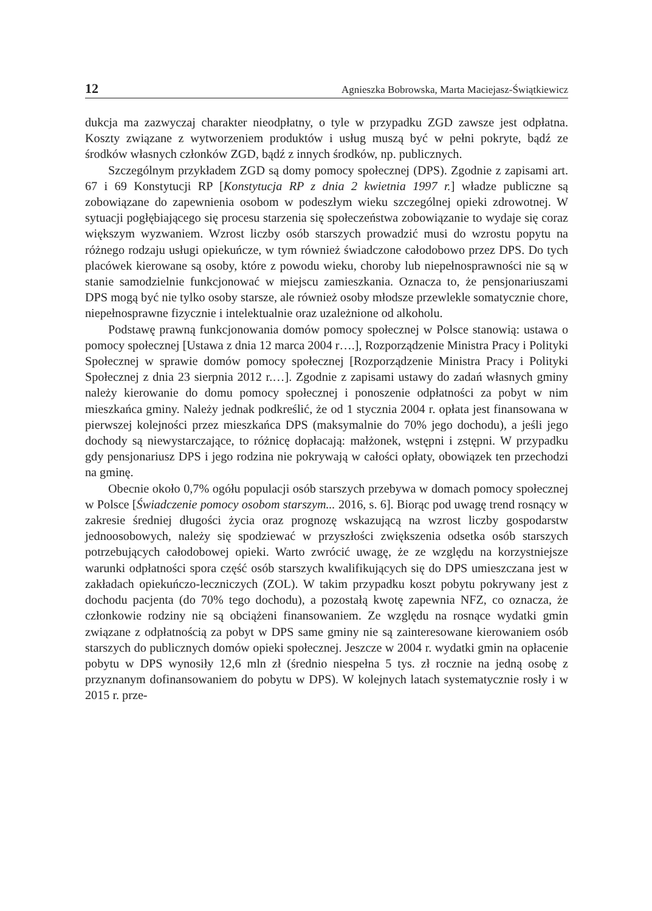12 Agnieszka Bobrowska, Marta Maciejasz-Świątkiewicz
dukcja ma zazwyczaj charakter nieodpłatny, o tyle w przypadku ZGD zawsze jest odpłatna. Koszty związane z wytworzeniem produktów i usług muszą być w pełni pokryte, bądź ze środków własnych członków ZGD, bądź z innych środków, np. publicznych.
Szczególnym przykładem ZGD są domy pomocy społecznej (DPS). Zgodnie z zapisami art. 67 i 69 Konstytucji RP [Konstytucja RP z dnia 2 kwietnia 1997 r.] władze publiczne są zobowiązane do zapewnienia osobom w podeszłym wieku szczególnej opieki zdrowotnej. W sytuacji pogłębiającego się procesu starzenia się społeczeństwa zobowiązanie to wydaje się coraz większym wyzwaniem. Wzrost liczby osób starszych prowadzić musi do wzrostu popytu na różnego rodzaju usługi opiekuńcze, w tym również świadczone całodobowo przez DPS. Do tych placówek kierowane są osoby, które z powodu wieku, choroby lub niepełnosprawności nie są w stanie samodzielnie funkcjonować w miejscu zamieszkania. Oznacza to, że pensjonariuszami DPS mogą być nie tylko osoby starsze, ale również osoby młodsze przewlekle somatycznie chore, niepełnosprawne fizycznie i intelektualnie oraz uzależnione od alkoholu.
Podstawę prawną funkcjonowania domów pomocy społecznej w Polsce stanowią: ustawa o pomocy społecznej [Ustawa z dnia 12 marca 2004 r….], Rozporządzenie Ministra Pracy i Polityki Społecznej w sprawie domów pomocy społecznej [Rozporządzenie Ministra Pracy i Polityki Społecznej z dnia 23 sierpnia 2012 r.…]. Zgodnie z zapisami ustawy do zadań własnych gminy należy kierowanie do domu pomocy społecznej i ponoszenie odpłatności za pobyt w nim mieszkańca gminy. Należy jednak podkreślić, że od 1 stycznia 2004 r. opłata jest finansowana w pierwszej kolejności przez mieszkańca DPS (maksymalnie do 70% jego dochodu), a jeśli jego dochody są niewystarczające, to różnicę dopłacają: małżonek, wstępni i zstępni. W przypadku gdy pensjonariusz DPS i jego rodzina nie pokrywają w całości opłaty, obowiązek ten przechodzi na gminę.
Obecnie około 0,7% ogółu populacji osób starszych przebywa w domach pomocy społecznej w Polsce [Świadczenie pomocy osobom starszym... 2016, s. 6]. Biorąc pod uwagę trend rosnący w zakresie średniej długości życia oraz prognozę wskazującą na wzrost liczby gospodarstw jednoosobowych, należy się spodziewać w przyszłości zwiększenia odsetka osób starszych potrzebujących całodobowej opieki. Warto zwrócić uwagę, że ze względu na korzystniejsze warunki odpłatności spora część osób starszych kwalifikujących się do DPS umieszczana jest w zakładach opiekuńczo-leczniczych (ZOL). W takim przypadku koszt pobytu pokrywany jest z dochodu pacjenta (do 70% tego dochodu), a pozostałą kwotę zapewnia NFZ, co oznacza, że członkowie rodziny nie są obciążeni finansowaniem. Ze względu na rosnące wydatki gmin związane z odpłatnością za pobyt w DPS same gminy nie są zainteresowane kierowaniem osób starszych do publicznych domów opieki społecznej. Jeszcze w 2004 r. wydatki gmin na opłacenie pobytu w DPS wynosiły 12,6 mln zł (średnio niespełna 5 tys. zł rocznie na jedną osobę z przyznanym dofinansowaniem do pobytu w DPS). W kolejnych latach systematycznie rosły i w 2015 r. prze-